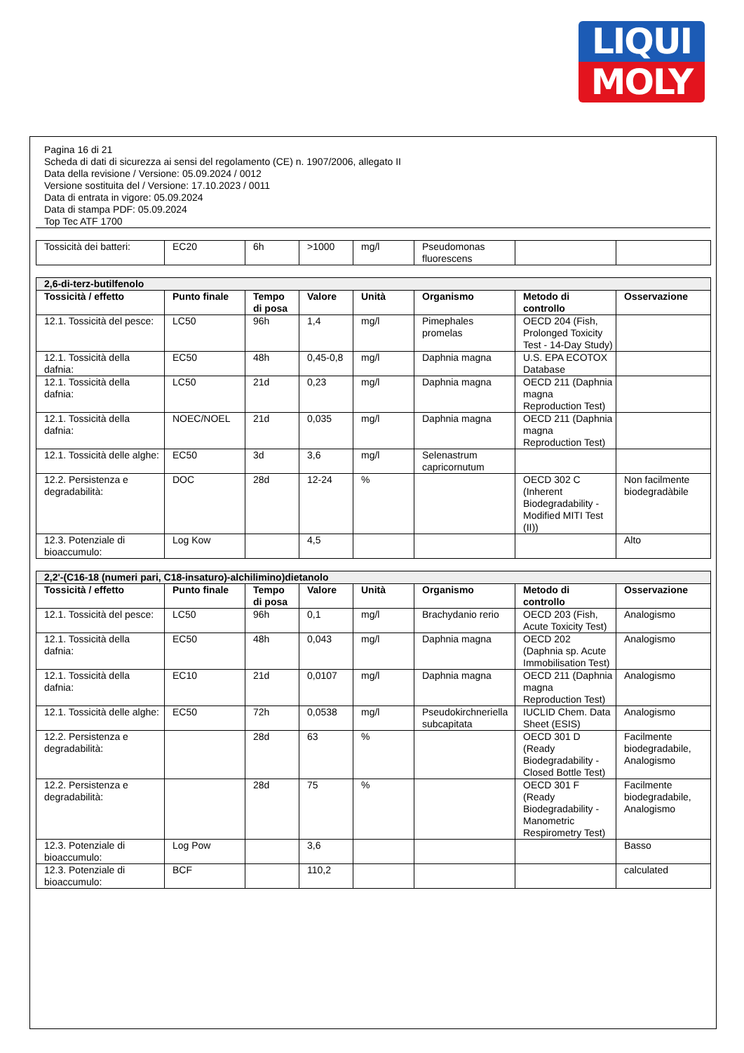LIQUI
MOLY
Pagina 16 di 21
Scheda di dati di sicurezza ai sensi del regolamento (CE) n. 1907/2006, allegato II
Data della revisione / Versione: 05.09.2024 / 0012
Versione sostituita del / Versione: 17.10.2023 / 0011
Data di entrata in vigore: 05.09.2024
Data di stampa PDF: 05.09.2024
Top Tec ATF 1700
| Tossicità dei batteri: | EC20 | 6h | >1000 | mg/l | Pseudomonas fluorescens | | |
| 2,6-di-terz-butilfenolo | | | | | | | |
| Tossicità / effetto | Punto finale | Tempo di posa | Valore | Unità | Organismo | Metodo di controllo | Osservazione |
| 12.1. Tossicità del pesce: | LC50 | 96h | 1,4 | mg/l | Pimephales promelas | OECD 204 (Fish, Prolonged Toxicity Test - 14-Day Study) | |
| 12.1. Tossicità della dafnia: | EC50 | 48h | 0,45-0,8 | mg/l | Daphnia magna | U.S. EPA ECOTOX Database | |
| 12.1. Tossicità della dafnia: | LC50 | 21d | 0,23 | mg/l | Daphnia magna | OECD 211 (Daphnia magna Reproduction Test) | |
| 12.1. Tossicità della dafnia: | NOEC/NOEL | 21d | 0,035 | mg/l | Daphnia magna | OECD 211 (Daphnia magna Reproduction Test) | |
| 12.1. Tossicità delle alghe: | EC50 | 3d | 3,6 | mg/l | Selenastrum capricornutum | | |
| 12.2. Persistenza e degradabilità: | DOC | 28d | 12-24 | % | | OECD 302 C (Inherent Biodegradability - Modified MITI Test (II)) | Non facilmente biodegradàbile |
| 12.3. Potenziale di bioaccumulo: | Log Kow | | 4,5 | | | | Alto |
| 2,2'-(C16-18 (numeri pari, C18-insaturo)-alchilimino)dietanolo | | | | | | | |
| Tossicità / effetto | Punto finale | Tempo di posa | Valore | Unità | Organismo | Metodo di controllo | Osservazione |
| 12.1. Tossicità del pesce: | LC50 | 96h | 0,1 | mg/l | Brachydanio rerio | OECD 203 (Fish, Acute Toxicity Test) | Analogismo |
| 12.1. Tossicità della dafnia: | EC50 | 48h | 0,043 | mg/l | Daphnia magna | OECD 202 (Daphnia sp. Acute Immobilisation Test) | Analogismo |
| 12.1. Tossicità della dafnia: | EC10 | 21d | 0,0107 | mg/l | Daphnia magna | OECD 211 (Daphnia magna Reproduction Test) | Analogismo |
| 12.1. Tossicità delle alghe: | EC50 | 72h | 0,0538 | mg/l | Pseudokirchneriella subcapitata | IUCLID Chem. Data Sheet (ESIS) | Analogismo |
| 12.2. Persistenza e degradabilità: | | 28d | 63 | % | | OECD 301 D (Ready Biodegradability - Closed Bottle Test) | Facilmente biodegradabile, Analogismo |
| 12.2. Persistenza e degradabilità: | | 28d | 75 | % | | OECD 301 F (Ready Biodegradability - Manometric Respirometry Test) | Facilmente biodegradabile, Analogismo |
| 12.3. Potenziale di bioaccumulo: | Log Pow | | 3,6 | | | | Basso |
| 12.3. Potenziale di bioaccumulo: | BCF | | 110,2 | | | | calculated |